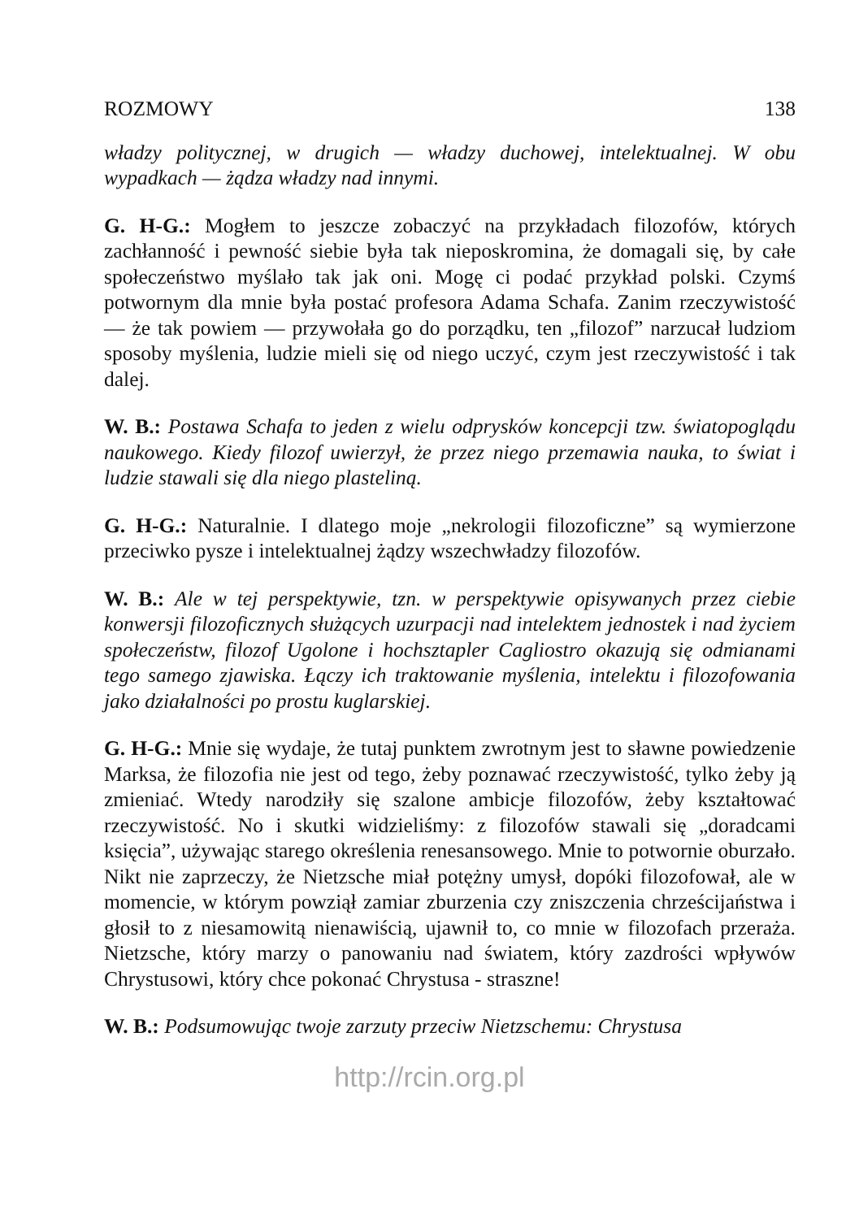ROZMOWY 138
władzy politycznej, w drugich — władzy duchowej, intelektualnej. W obu wypadkach — żądza władzy nad innymi.
G. H-G.: Mogłem to jeszcze zobaczyć na przykładach filozofów, których zachłanność i pewność siebie była tak nieposkromina, że domagali się, by całe społeczeństwo myślało tak jak oni. Mogę ci podać przykład polski. Czymś potwornym dla mnie była postać profesora Adama Schafa. Zanim rzeczywistość — że tak powiem — przywołała go do porządku, ten „filozof” narzucał ludziom sposoby myślenia, ludzie mieli się od niego uczyć, czym jest rzeczywistość i tak dalej.
W. B.: Postawa Schafa to jeden z wielu odprysków koncepcji tzw. światopoglądu naukowego. Kiedy filozof uwierzył, że przez niego przemawia nauka, to świat i ludzie stawali się dla niego plasteliną.
G. H-G.: Naturalnie. I dlatego moje „nekrologii filozoficzne” są wymierzone przeciwko pysze i intelektualnej żądzy wszechwładzy filozofów.
W. B.: Ale w tej perspektywie, tzn. w perspektywie opisywanych przez ciebie konwersji filozoficznych służących uzurpacji nad intelektem jednostek i nad życiem społeczeństw, filozof Ugolone i hochsztapler Cagliostro okazują się odmianami tego samego zjawiska. Łączy ich traktowanie myślenia, intelektu i filozofowania jako działalności po prostu kuglarskiej.
G. H-G.: Mnie się wydaje, że tutaj punktem zwrotnym jest to sławne powiedzenie Marksa, że filozofia nie jest od tego, żeby poznawać rzeczywistość, tylko żeby ją zmieniać. Wtedy narodziły się szalone ambicje filozofów, żeby kształtować rzeczywistość. No i skutki widzieliśmy: z filozofów stawali się „doradcami księcia”, używając starego określenia renesansowego. Mnie to potwornie oburzało. Nikt nie zaprzeczy, że Nietzsche miał potężny umysł, dopóki filozofował, ale w momencie, w którym powziął zamiar zburzenia czy zniszczenia chrześcijaństwa i głosił to z niesamowitą nienawiścią, ujawnił to, co mnie w filozofach przeraża. Nietzsche, który marzy o panowaniu nad światem, który zazdrości wpływów Chrystusowi, który chce pokonać Chrystusa - straszne!
W. B.: Podsumowując twoje zarzuty przeciw Nietzschemu: Chrystusa
http://rcin.org.pl